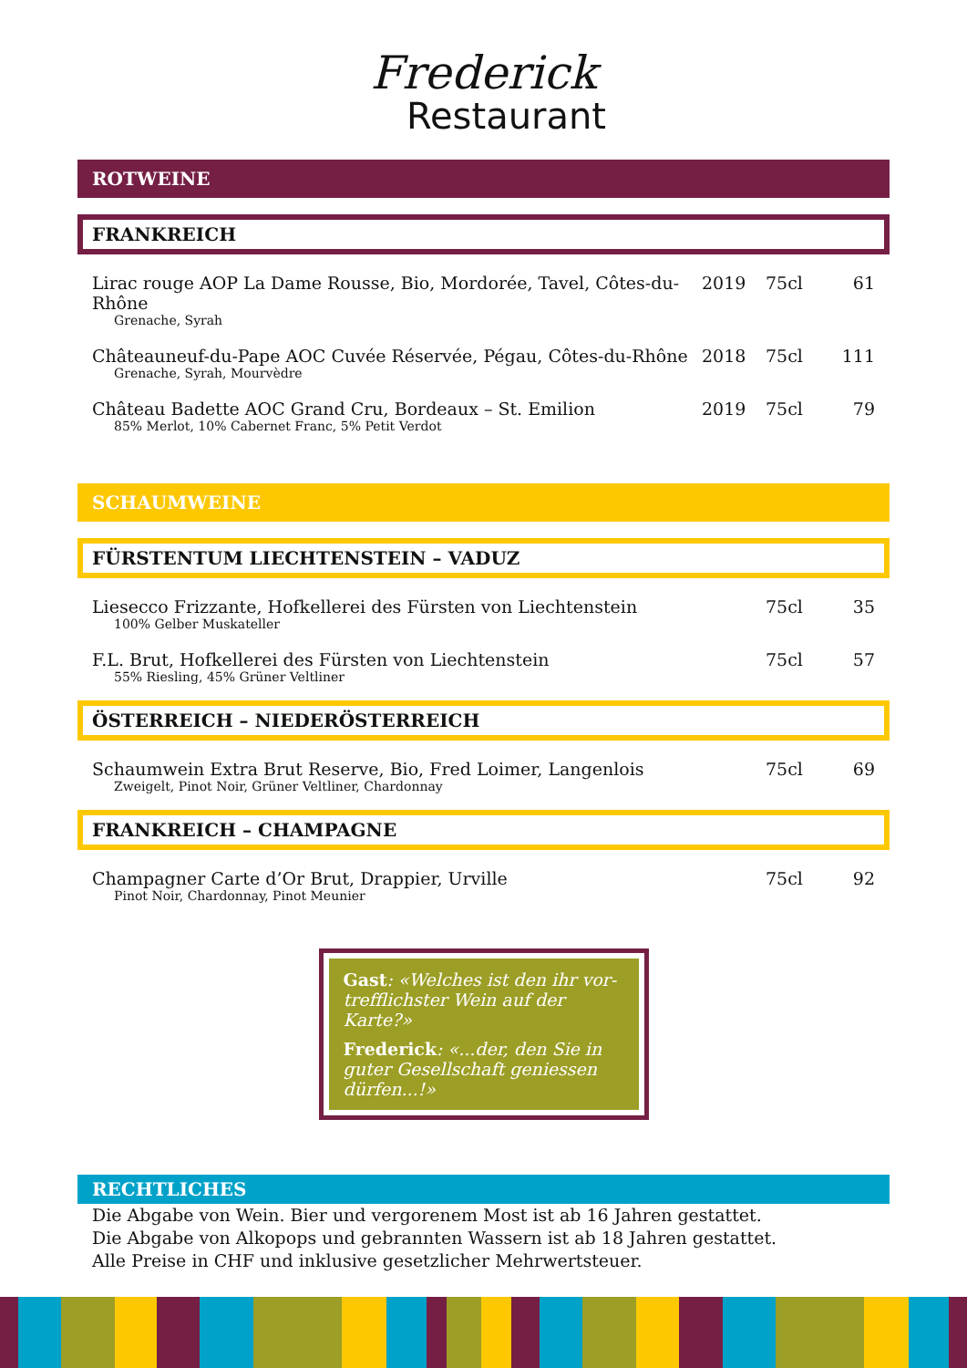Frederick
Restaurant
ROTWEINE
FRANKREICH
Lirac rouge AOP La Dame Rousse, Bio, Mordorée, Tavel, Côtes-du-Rhône 2019 75cl 61
Grenache, Syrah
Châteauneuf-du-Pape AOC Cuvée Réservée, Pégau, Côtes-du-Rhône 2018 75cl 111
Grenache, Syrah, Mourvèdre
Château Badette AOC Grand Cru, Bordeaux – St. Emilion 2019 75cl 79
85% Merlot, 10% Cabernet Franc, 5% Petit Verdot
SCHAUMWEINE
FÜRSTENTUM LIECHTENSTEIN – VADUZ
Liesecco Frizzante, Hofkellerei des Fürsten von Liechtenstein 75cl 35
100% Gelber Muskateller
F.L. Brut, Hofkellerei des Fürsten von Liechtenstein 75cl 57
55% Riesling, 45% Grüner Veltliner
ÖSTERREICH – NIEDERÖSTERREICH
Schaumwein Extra Brut Reserve, Bio, Fred Loimer, Langenlois 75cl 69
Zweigelt, Pinot Noir, Grüner Veltliner, Chardonnay
FRANKREICH – CHAMPAGNE
Champagner Carte d’Or Brut, Drappier, Urville 75cl 92
Pinot Noir, Chardonnay, Pinot Meunier
Gast: «Welches ist den ihr vor-trefflichster Wein auf der Karte?»
Frederick: «...der, den Sie in guter Gesellschaft geniessen dürfen...!»
RECHTLICHES
Die Abgabe von Wein. Bier und vergorenem Most ist ab 16 Jahren gestattet.
Die Abgabe von Alkopops und gebrannten Wassern ist ab 18 Jahren gestattet.
Alle Preise in CHF und inklusive gesetzlicher Mehrwertsteuer.